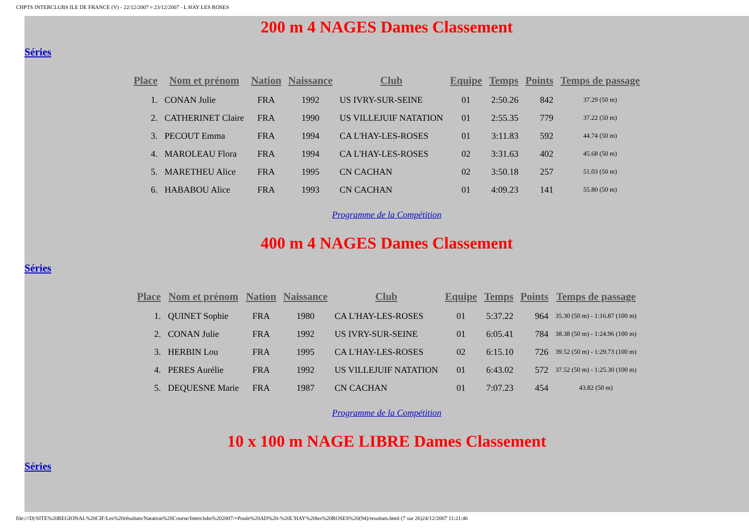CHPTS INTERCLUBS ILE DE FRANCE (V) - 22/12/2007 ¤ 23/12/2007 - L HAY LES ROSES
200 m 4 NAGES Dames Classement
Séries
| Place | Nom et prénom | Nation | Naissance | Club | Equipe | Temps | Points | Temps de passage |
| --- | --- | --- | --- | --- | --- | --- | --- | --- |
| 1. | CONAN Julie | FRA | 1992 | US IVRY-SUR-SEINE | 01 | 2:50.26 | 842 | 37.29 (50 m) |
| 2. | CATHERINET Claire | FRA | 1990 | US VILLEJUIF NATATION | 01 | 2:55.35 | 779 | 37.22 (50 m) |
| 3. | PECOUT Emma | FRA | 1994 | CA L'HAY-LES-ROSES | 01 | 3:11.83 | 592 | 44.74 (50 m) |
| 4. | MAROLEAU Flora | FRA | 1994 | CA L'HAY-LES-ROSES | 02 | 3:31.63 | 402 | 45.68 (50 m) |
| 5. | MARETHEU Alice | FRA | 1995 | CN CACHAN | 02 | 3:50.18 | 257 | 51.03 (50 m) |
| 6. | HABABOU Alice | FRA | 1993 | CN CACHAN | 01 | 4:09.23 | 141 | 55.80 (50 m) |
Programme de la Compétition
400 m 4 NAGES Dames Classement
Séries
| Place | Nom et prénom | Nation | Naissance | Club | Equipe | Temps | Points | Temps de passage |
| --- | --- | --- | --- | --- | --- | --- | --- | --- |
| 1. | QUINET Sophie | FRA | 1980 | CA L'HAY-LES-ROSES | 01 | 5:37.22 | 964 | 35.30 (50 m) - 1:16.87 (100 m) |
| 2. | CONAN Julie | FRA | 1992 | US IVRY-SUR-SEINE | 01 | 6:05.41 | 784 | 38.38 (50 m) - 1:24.96 (100 m) |
| 3. | HERBIN Lou | FRA | 1995 | CA L'HAY-LES-ROSES | 02 | 6:15.10 | 726 | 39.52 (50 m) - 1:29.73 (100 m) |
| 4. | PERES Aurélie | FRA | 1992 | US VILLEJUIF NATATION | 01 | 6:43.02 | 572 | 37.52 (50 m) - 1:25.30 (100 m) |
| 5. | DEQUESNE Marie | FRA | 1987 | CN CACHAN | 01 | 7:07.23 | 454 | 43.82 (50 m) |
Programme de la Compétition
10 x 100 m NAGE LIBRE Dames Classement
Séries
file:///D|/SITE%20REGIONAL%20CIF/Les%20résultats/Natation%20Course/Interclubs%202007/+Poule%20AD%20-%20L'HAY%20les%20ROSES%20(94)/resultats.html (7 sur 26)24/12/2007 11:21:46